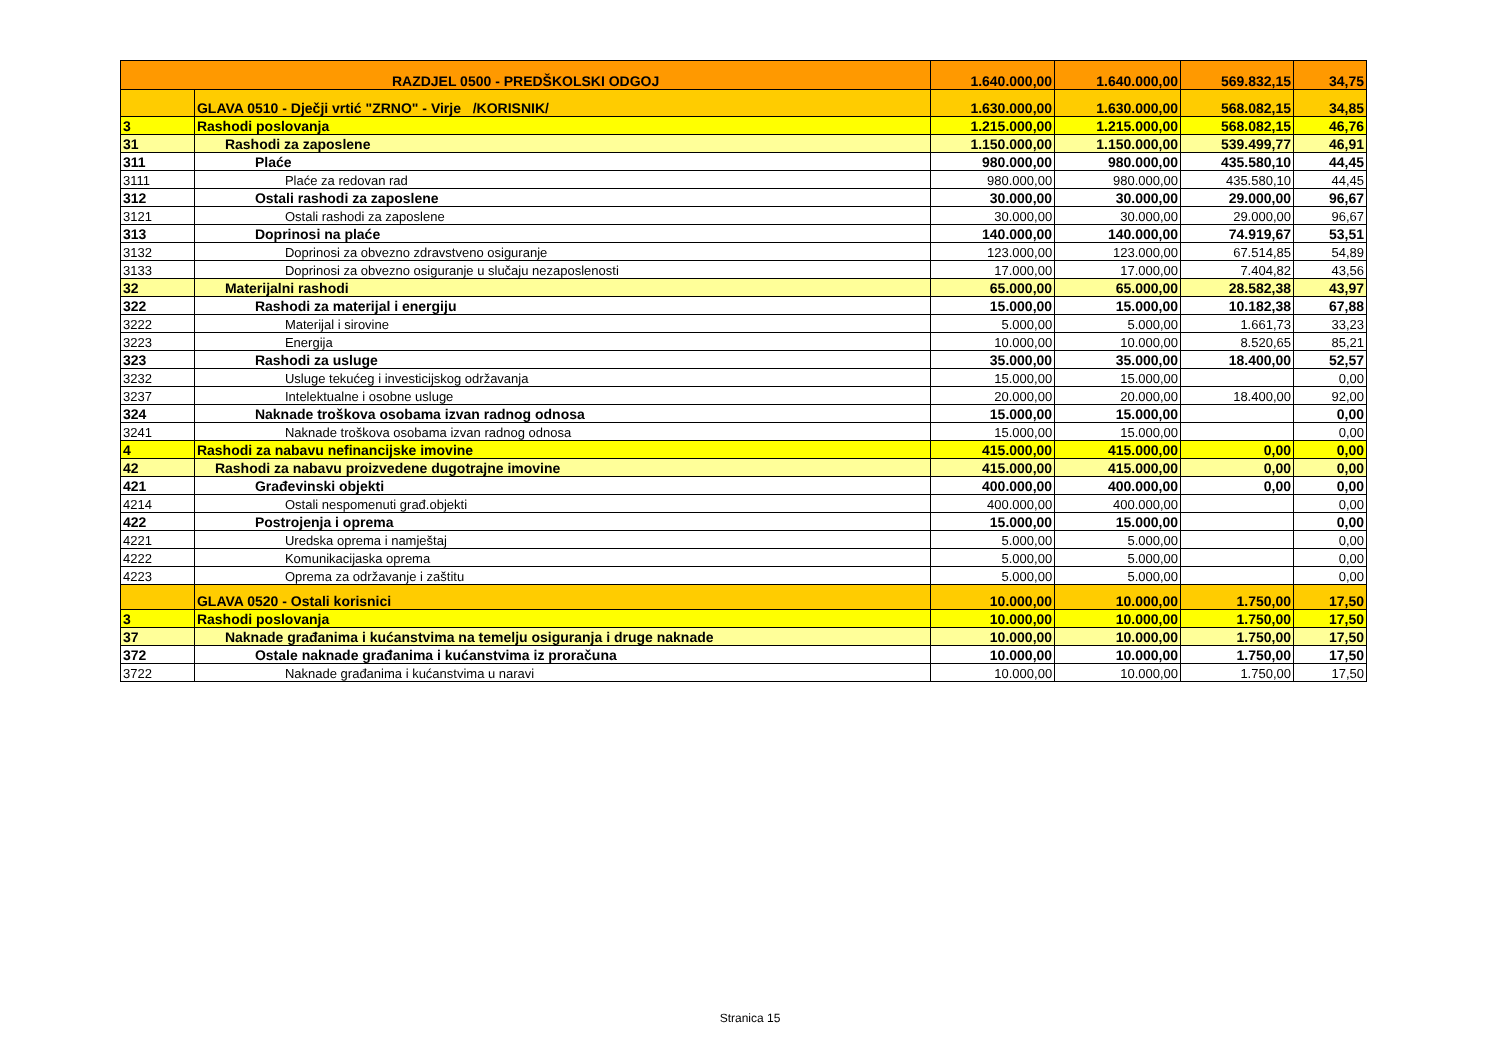| RAZDJEL 0500 - PREDŠKOLSKI ODGOJ | | 1.640.000,00 | 1.640.000,00 | 569.832,15 | 34,75 |
| | GLAVA 0510 - Dječji vrtić "ZRNO" - Virje /KORISNIK/ | 1.630.000,00 | 1.630.000,00 | 568.082,15 | 34,85 |
| 3 | Rashodi poslovanja | 1.215.000,00 | 1.215.000,00 | 568.082,15 | 46,76 |
| 31 | Rashodi za zaposlene | 1.150.000,00 | 1.150.000,00 | 539.499,77 | 46,91 |
| 311 | Plaće | 980.000,00 | 980.000,00 | 435.580,10 | 44,45 |
| 3111 | Plaće za redovan rad | 980.000,00 | 980.000,00 | 435.580,10 | 44,45 |
| 312 | Ostali rashodi za zaposlene | 30.000,00 | 30.000,00 | 29.000,00 | 96,67 |
| 3121 | Ostali rashodi za zaposlene | 30.000,00 | 30.000,00 | 29.000,00 | 96,67 |
| 313 | Doprinosi na plaće | 140.000,00 | 140.000,00 | 74.919,67 | 53,51 |
| 3132 | Doprinosi za obvezno zdravstveno osiguranje | 123.000,00 | 123.000,00 | 67.514,85 | 54,89 |
| 3133 | Doprinosi za obvezno osiguranje u slučaju nezaposlenosti | 17.000,00 | 17.000,00 | 7.404,82 | 43,56 |
| 32 | Materijalni rashodi | 65.000,00 | 65.000,00 | 28.582,38 | 43,97 |
| 322 | Rashodi za materijal i energiju | 15.000,00 | 15.000,00 | 10.182,38 | 67,88 |
| 3222 | Materijal i sirovine | 5.000,00 | 5.000,00 | 1.661,73 | 33,23 |
| 3223 | Energija | 10.000,00 | 10.000,00 | 8.520,65 | 85,21 |
| 323 | Rashodi za usluge | 35.000,00 | 35.000,00 | 18.400,00 | 52,57 |
| 3232 | Usluge tekućeg i investicijskog održavanja | 15.000,00 | 15.000,00 | | 0,00 |
| 3237 | Intelektualne i osobne usluge | 20.000,00 | 20.000,00 | 18.400,00 | 92,00 |
| 324 | Naknade troškova osobama izvan radnog odnosa | 15.000,00 | 15.000,00 | | 0,00 |
| 3241 | Naknade troškova osobama izvan radnog odnosa | 15.000,00 | 15.000,00 | | 0,00 |
| 4 | Rashodi za nabavu nefinancijske imovine | 415.000,00 | 415.000,00 | 0,00 | 0,00 |
| 42 | Rashodi za nabavu proizvedene dugotrajne imovine | 415.000,00 | 415.000,00 | 0,00 | 0,00 |
| 421 | Građevinski objekti | 400.000,00 | 400.000,00 | 0,00 | 0,00 |
| 4214 | Ostali nespomenuti građ.objekti | 400.000,00 | 400.000,00 | | 0,00 |
| 422 | Postrojenja i oprema | 15.000,00 | 15.000,00 | | 0,00 |
| 4221 | Uredska oprema i namještaj | 5.000,00 | 5.000,00 | | 0,00 |
| 4222 | Komunikacijaska oprema | 5.000,00 | 5.000,00 | | 0,00 |
| 4223 | Oprema za održavanje i zaštitu | 5.000,00 | 5.000,00 | | 0,00 |
| | GLAVA 0520 - Ostali korisnici | 10.000,00 | 10.000,00 | 1.750,00 | 17,50 |
| 3 | Rashodi poslovanja | 10.000,00 | 10.000,00 | 1.750,00 | 17,50 |
| 37 | Naknade građanima i kućanstvima na temelju osiguranja i druge naknade | 10.000,00 | 10.000,00 | 1.750,00 | 17,50 |
| 372 | Ostale naknade građanima i kućanstvima iz proračuna | 10.000,00 | 10.000,00 | 1.750,00 | 17,50 |
| 3722 | Naknade građanima i kućanstvima u naravi | 10.000,00 | 10.000,00 | 1.750,00 | 17,50 |
Stranica 15